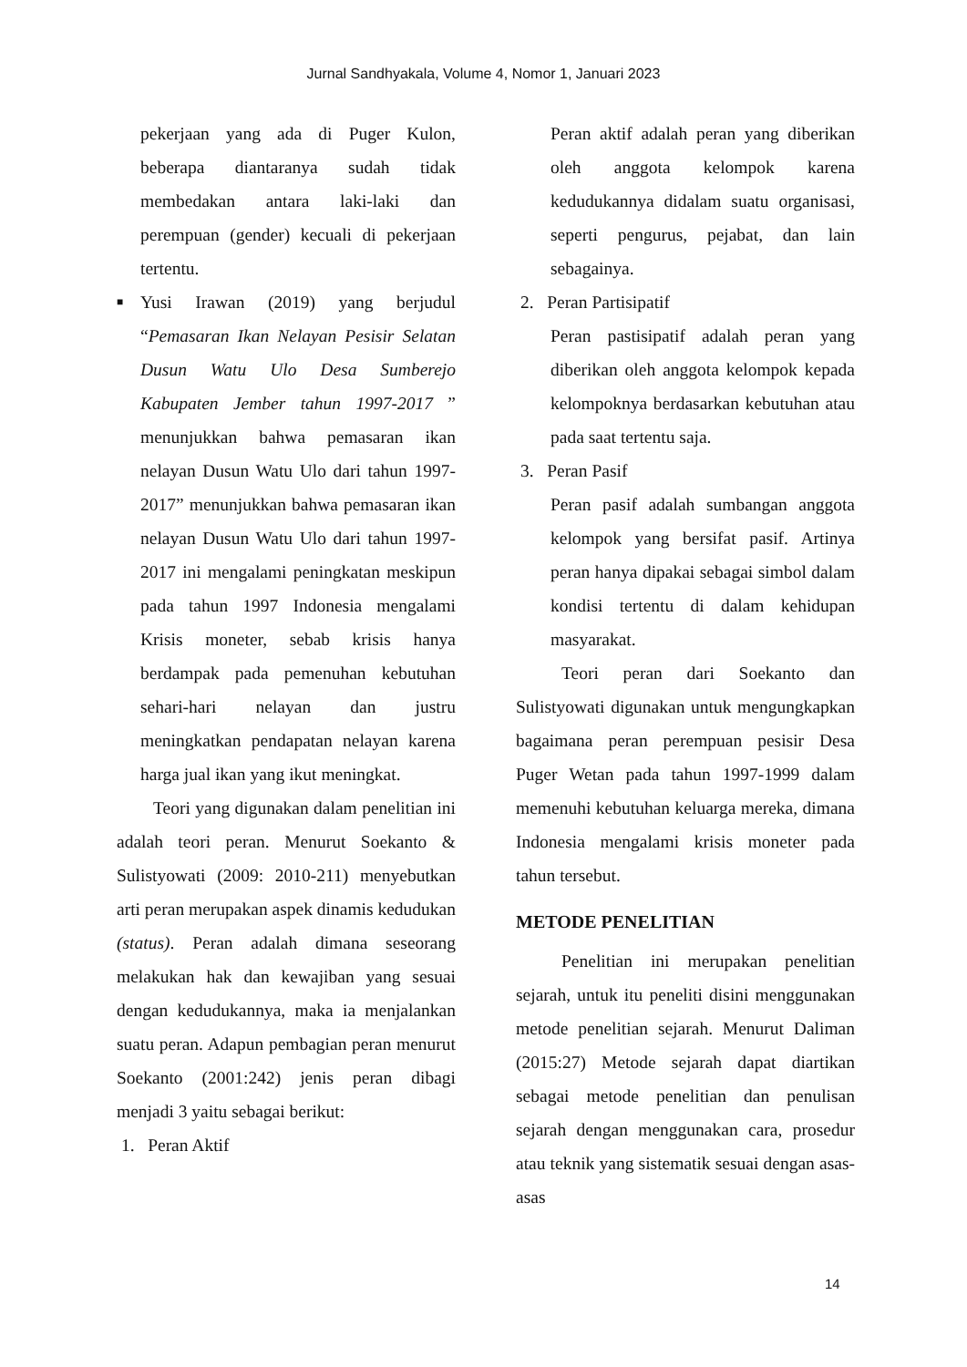Jurnal Sandhyakala, Volume 4, Nomor 1, Januari 2023
pekerjaan yang ada di Puger Kulon, beberapa diantaranya sudah tidak membedakan antara laki-laki dan perempuan (gender) kecuali di pekerjaan tertentu.
■
Yusi Irawan (2019) yang berjudul “Pemasaran Ikan Nelayan Pesisir Selatan Dusun Watu Ulo Desa Sumberejo Kabupaten Jember tahun 1997-2017 ” menunjukkan bahwa pemasaran ikan nelayan Dusun Watu Ulo dari tahun 1997-2017” menunjukkan bahwa pemasaran ikan nelayan Dusun Watu Ulo dari tahun 1997-2017 ini mengalami peningkatan meskipun pada tahun 1997 Indonesia mengalami Krisis moneter, sebab krisis hanya berdampak pada pemenuhan kebutuhan sehari-hari nelayan dan justru meningkatkan pendapatan nelayan karena harga jual ikan yang ikut meningkat.
Teori yang digunakan dalam penelitian ini adalah teori peran. Menurut Soekanto & Sulistyowati (2009: 2010-211) menyebutkan arti peran merupakan aspek dinamis kedudukan (status). Peran adalah dimana seseorang melakukan hak dan kewajiban yang sesuai dengan kedudukannya, maka ia menjalankan suatu peran. Adapun pembagian peran menurut Soekanto (2001:242) jenis peran dibagi menjadi 3 yaitu sebagai berikut:
1. Peran Aktif
Peran aktif adalah peran yang diberikan oleh anggota kelompok karena kedudukannya didalam suatu organisasi, seperti pengurus, pejabat, dan lain sebagainya.
2. Peran Partisipatif
Peran pastisipatif adalah peran yang diberikan oleh anggota kelompok kepada kelompoknya berdasarkan kebutuhan atau pada saat tertentu saja.
3. Peran Pasif
Peran pasif adalah sumbangan anggota kelompok yang bersifat pasif. Artinya peran hanya dipakai sebagai simbol dalam kondisi tertentu di dalam kehidupan masyarakat.
Teori peran dari Soekanto dan Sulistyowati digunakan untuk mengungkapkan bagaimana peran perempuan pesisir Desa Puger Wetan pada tahun 1997-1999 dalam memenuhi kebutuhan keluarga mereka, dimana Indonesia mengalami krisis moneter pada tahun tersebut.
METODE PENELITIAN
Penelitian ini merupakan penelitian sejarah, untuk itu peneliti disini menggunakan metode penelitian sejarah. Menurut Daliman (2015:27) Metode sejarah dapat diartikan sebagai metode penelitian dan penulisan sejarah dengan menggunakan cara, prosedur atau teknik yang sistematik sesuai dengan asas-asas
14